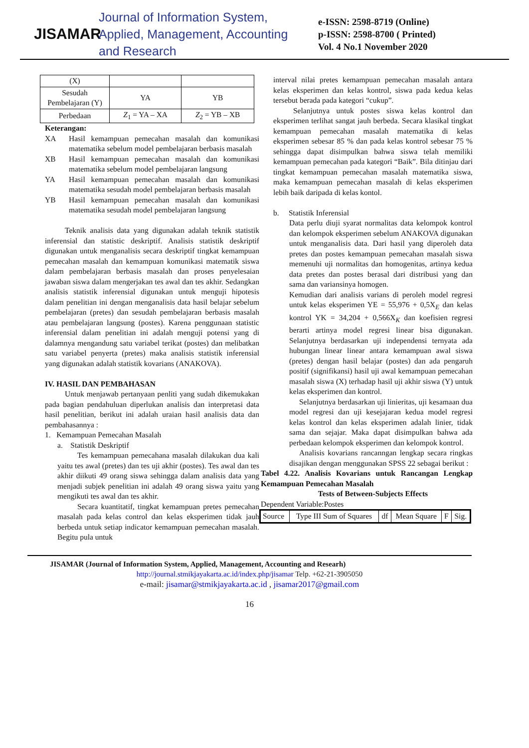JISAMAR
Journal of Information System, Applied, Management, Accounting and Research
e-ISSN: 2598-8719 (Online)
p-ISSN: 2598-8700 ( Printed)
Vol. 4 No.1 November 2020
| (X) | | |
| Sesudah Pembelajaran (Y) | YA | YB |
| Perbedaan | Z<sub>1</sub> = YA – XA | Z<sub>2</sub> = YB – XB |
Keterangan:
XA Hasil kemampuan pemecahan masalah dan komunikasi matematika sebelum model pembelajaran berbasis masalah
XB Hasil kemampuan pemecahan masalah dan komunikasi matematika sebelum model pembelajaran langsung
YA Hasil kemampuan pemecahan masalah dan komunikasi matematika sesudah model pembelajaran berbasis masalah
YB Hasil kemampuan pemecahan masalah dan komunikasi matematika sesudah model pembelajaran langsung
Teknik analisis data yang digunakan adalah teknik statistik inferensial dan statistic deskriptif. Analisis statistik deskriptif digunakan untuk menganalisis secara deskriptif tingkat kemampuan pemecahan masalah dan kemampuan komunikasi matematik siswa dalam pembelajaran berbasis masalah dan proses penyelesaian jawaban siswa dalam mengerjakan tes awal dan tes akhir. Sedangkan analisis statistik inferensial digunakan untuk menguji hipotesis dalam penelitian ini dengan menganalisis data hasil belajar sebelum pembelajaran (pretes) dan sesudah pembelajaran berbasis masalah atau pembelajaran langsung (postes). Karena penggunaan statistic inferensial dalam penelitian ini adalah menguji potensi yang di dalamnya mengandung satu variabel terikat (postes) dan melibatkan satu variabel penyerta (pretes) maka analisis statistik inferensial yang digunakan adalah statistik kovarians (ANAKOVA).
IV. HASIL DAN PEMBAHASAN
Untuk menjawab pertanyaan penliti yang sudah dikemukakan pada bagian pendahuluan diperlukan analisis dan interpretasi data hasil penelitian, berikut ini adalah uraian hasil analisis data dan pembahasannya :
1. Kemampuan Pemecahan Masalah
a. Statistik Deskriptif
Tes kemampuan pemecahana masalah dilakukan dua kali yaitu tes awal (pretes) dan tes uji akhir (postes). Tes awal dan tes akhir diikuti 49 orang siswa sehingga dalam analisis data yang menjadi subjek penelitian ini adalah 49 orang siswa yaitu yang mengikuti tes awal dan tes akhir.
Secara kuantitatif, tingkat kemampuan pretes pemecahan masalah pada kelas control dan kelas eksperimen tidak jauh berbeda untuk setiap indicator kemampuan pemecahan masalah. Begitu pula untuk
interval nilai pretes kemampuan pemecahan masalah antara kelas eksperimen dan kelas kontrol, siswa pada kedua kelas tersebut berada pada kategori “cukup”.
Selanjutnya untuk postes siswa kelas kontrol dan eksperimen terlihat sangat jauh berbeda. Secara klasikal tingkat kemampuan pemecahan masalah matematika di kelas eksperimen sebesar 85 % dan pada kelas kontrol sebesar 75 % sehingga dapat disimpulkan bahwa siswa telah memiliki kemampuan pemecahan pada kategori “Baik”. Bila ditinjau dari tingkat kemampuan pemecahan masalah matematika siswa, maka kemampuan pemecahan masalah di kelas eksperimen lebih baik daripada di kelas kontol.
b. Statistik Inferensial
Data perlu diuji syarat normalitas data kelompok kontrol dan kelompok eksperimen sebelum ANAKOVA digunakan untuk menganalisis data. Dari hasil yang diperoleh data pretes dan postes kemampuan pemecahan masalah siswa memenuhi uji normalitas dan homogenitas, artinya kedua data pretes dan postes berasal dari distribusi yang dan sama dan variansinya homogen.
Kemudian dari analisis varians di peroleh model regresi untuk kelas eksperimen YE = 55,976 + 0,5X<sub>E</sub> dan kelas kontrol YK = 34,204 + 0,566X<sub>K</sub> dan koefisien regresi berarti artinya model regresi linear bisa digunakan. Selanjutnya berdasarkan uji independensi ternyata ada hubungan linear linear antara kemampuan awal siswa (pretes) dengan hasil belajar (postes) dan ada pengaruh positif (signifikansi) hasil uji awal kemampuan pemecahan masalah siswa (X) terhadap hasil uji akhir siswa (Y) untuk kelas eksperimen dan kontrol.
Selanjutnya berdasarkan uji linieritas, uji kesamaan dua model regresi dan uji kesejajaran kedua model regresi kelas kontrol dan kelas eksperimen adalah linier, tidak sama dan sejajar. Maka dapat disimpulkan bahwa ada perbedaan kelompok eksperimen dan kelompok kontrol.
Analisis kovarians rancanngan lengkap secara ringkas disajikan dengan menggunakan SPSS 22 sebagai berikut :
Tabel 4.22. Analisis Kovarians untuk Rancangan Lengkap Kemampuan Pemecahan Masalah
Tests of Between-Subjects Effects
Dependent Variable:Postes
| Source | Type III Sum of Squares | df | Mean Square | F | Sig. |
| --- | --- | --- | --- | --- | --- |
JISAMAR (Journal of Information System, Applied, Management, Accounting and Researh)
http://journal.stmikjayakarta.ac.id/index.php/jisamar Telp. +62-21-3905050
e-mail: jisamar@stmikjayakarta.ac.id , jisamar2017@gmail.com
16